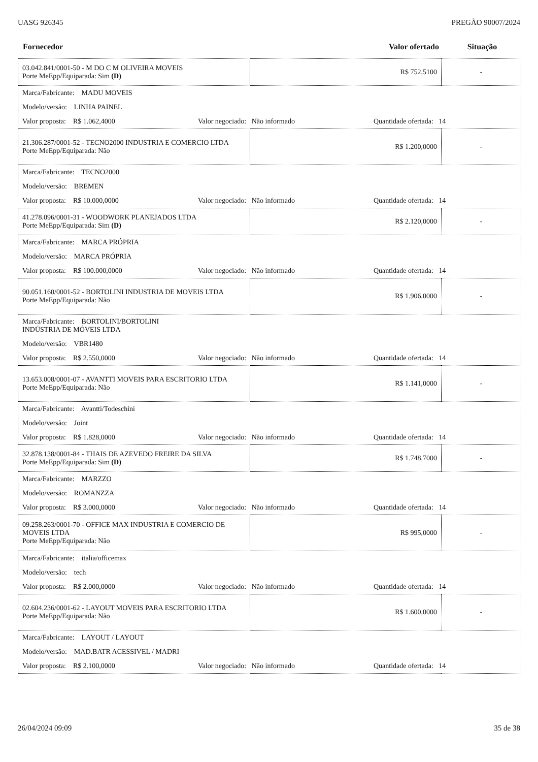UASG 926345 PREGÃO 90007/2024
| Fornecedor | Valor ofertado | Situação |
| 03.042.841/0001-50 - M DO C M OLIVEIRA MOVEIS Porte MeEpp/Equiparada: Sim (D) | R$ 752,5100 | - |
| / Marca/Fabricante: MADU MOVEIS / / / / Modelo/versão: LINHA PAINEL / / / / Valor proposta: R$ 1.062,4000 / Valor negociado: Não informado / Quantidade ofertada: 14 / | | |
| 21.306.287/0001-52 - TECNO2000 INDUSTRIA E COMERCIO LTDA Porte MeEpp/Equiparada: Não | R$ 1.200,0000 | - |
| / Marca/Fabricante: TECNO2000 / / / / Modelo/versão: BREMEN / / / / Valor proposta: R$ 10.000,0000 / Valor negociado: Não informado / Quantidade ofertada: 14 / | | |
| 41.278.096/0001-31 - WOODWORK PLANEJADOS LTDA Porte MeEpp/Equiparada: Sim (D) | R$ 2.120,0000 | - |
| / Marca/Fabricante: MARCA PRÓPRIA / / / / Modelo/versão: MARCA PRÓPRIA / / / / Valor proposta: R$ 100.000,0000 / Valor negociado: Não informado / Quantidade ofertada: 14 / | | |
| 90.051.160/0001-52 - BORTOLINI INDUSTRIA DE MOVEIS LTDA Porte MeEpp/Equiparada: Não | R$ 1.906,0000 | - |
| / Marca/Fabricante: BORTOLINI/BORTOLINI INDÚSTRIA DE MÓVEIS LTDA / / / / Modelo/versão: VBR1480 / / / / Valor proposta: R$ 2.550,0000 / Valor negociado: Não informado / Quantidade ofertada: 14 / | | |
| 13.653.008/0001-07 - AVANTTI MOVEIS PARA ESCRITORIO LTDA Porte MeEpp/Equiparada: Não | R$ 1.141,0000 | - |
| / Marca/Fabricante: Avantti/Todeschini / / / / Modelo/versão: Joint / / / / Valor proposta: R$ 1.828,0000 / Valor negociado: Não informado / Quantidade ofertada: 14 / | | |
| 32.878.138/0001-84 - THAIS DE AZEVEDO FREIRE DA SILVA Porte MeEpp/Equiparada: Sim (D) | R$ 1.748,7000 | - |
| / Marca/Fabricante: MARZZO / / / / Modelo/versão: ROMANZZA / / / / Valor proposta: R$ 3.000,0000 / Valor negociado: Não informado / Quantidade ofertada: 14 / | | |
| 09.258.263/0001-70 - OFFICE MAX INDUSTRIA E COMERCIO DE MOVEIS LTDA Porte MeEpp/Equiparada: Não | R$ 995,0000 | - |
| / Marca/Fabricante: italia/officemax / / / / Modelo/versão: tech / / / / Valor proposta: R$ 2.000,0000 / Valor negociado: Não informado / Quantidade ofertada: 14 / | | |
| 02.604.236/0001-62 - LAYOUT MOVEIS PARA ESCRITORIO LTDA Porte MeEpp/Equiparada: Não | R$ 1.600,0000 | - |
| / Marca/Fabricante: LAYOUT / LAYOUT / / / / Modelo/versão: MAD.BATR ACESSIVEL / MADRI / / / / Valor proposta: R$ 2.100,0000 / Valor negociado: Não informado / Quantidade ofertada: 14 / | | |
26/04/2024 09:09 35 de 38